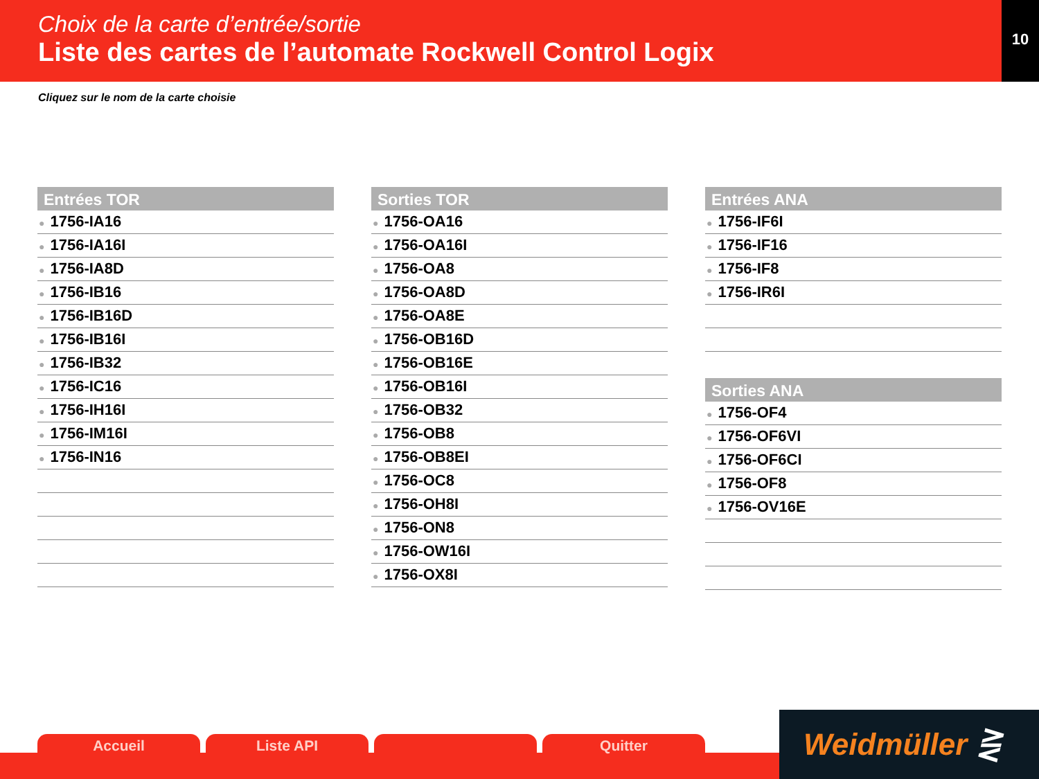Choix de la carte d’entrée/sortie
Liste des cartes de l’automate Rockwell Control Logix
10
Cliquez sur le nom de la carte choisie
Entrées TOR
● 1756-IA16
● 1756-IA16I
● 1756-IA8D
● 1756-IB16
● 1756-IB16D
● 1756-IB16I
● 1756-IB32
● 1756-IC16
● 1756-IH16I
● 1756-IM16I
● 1756-IN16
Sorties TOR
● 1756-OA16
● 1756-OA16I
● 1756-OA8
● 1756-OA8D
● 1756-OA8E
● 1756-OB16D
● 1756-OB16E
● 1756-OB16I
● 1756-OB32
● 1756-OB8
● 1756-OB8EI
● 1756-OC8
● 1756-OH8I
● 1756-ON8
● 1756-OW16I
● 1756-OX8I
Entrées ANA
● 1756-IF6I
● 1756-IF16
● 1756-IF8
● 1756-IR6I
Sorties ANA
● 1756-OF4
● 1756-OF6VI
● 1756-OF6CI
● 1756-OF8
● 1756-OV16E
Accueil Liste API Quitter Weidmüller ⋛